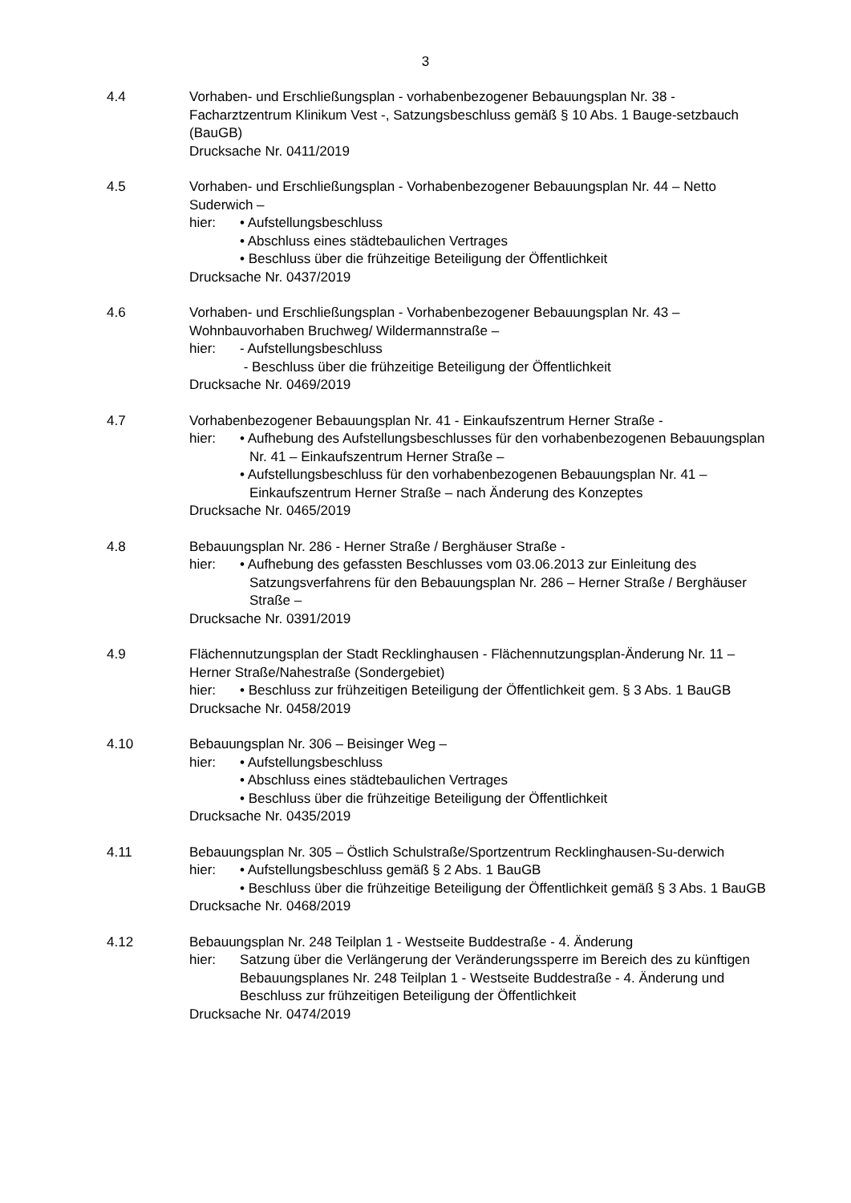3
4.4 Vorhaben- und Erschließungsplan - vorhabenbezogener Bebauungsplan Nr. 38 - Facharztzentrum Klinikum Vest -, Satzungsbeschluss gemäß § 10 Abs. 1 Bauge-setzbauch (BauGB)
Drucksache Nr. 0411/2019
4.5 Vorhaben- und Erschließungsplan - Vorhabenbezogener Bebauungsplan Nr. 44 – Netto Suderwich –
hier: • Aufstellungsbeschluss
• Abschluss eines städtebaulichen Vertrages
• Beschluss über die frühzeitige Beteiligung der Öffentlichkeit
Drucksache Nr. 0437/2019
4.6 Vorhaben- und Erschließungsplan - Vorhabenbezogener Bebauungsplan Nr. 43 – Wohnbauvorhaben Bruchweg/ Wildermannstraße –
hier: - Aufstellungsbeschluss
- Beschluss über die frühzeitige Beteiligung der Öffentlichkeit
Drucksache Nr. 0469/2019
4.7 Vorhabenbezogener Bebauungsplan Nr. 41 - Einkaufszentrum Herner Straße -
hier: • Aufhebung des Aufstellungsbeschlusses für den vorhabenbezogenen Bebauungsplan Nr. 41 – Einkaufszentrum Herner Straße –
• Aufstellungsbeschluss für den vorhabenbezogenen Bebauungsplan Nr. 41 – Einkaufszentrum Herner Straße – nach Änderung des Konzeptes
Drucksache Nr. 0465/2019
4.8 Bebauungsplan Nr. 286 - Herner Straße / Berghäuser Straße -
hier: • Aufhebung des gefassten Beschlusses vom 03.06.2013 zur Einleitung des Satzungsverfahrens für den Bebauungsplan Nr. 286 – Herner Straße / Berghäuser Straße –
Drucksache Nr. 0391/2019
4.9 Flächennutzungsplan der Stadt Recklinghausen - Flächennutzungsplan-Änderung Nr. 11 –Herner Straße/Nahestraße (Sondergebiet)
hier: • Beschluss zur frühzeitigen Beteiligung der Öffentlichkeit gem. § 3 Abs. 1 BauGB
Drucksache Nr. 0458/2019
4.10 Bebauungsplan Nr. 306 – Beisinger Weg –
hier: • Aufstellungsbeschluss
• Abschluss eines städtebaulichen Vertrages
• Beschluss über die frühzeitige Beteiligung der Öffentlichkeit
Drucksache Nr. 0435/2019
4.11 Bebauungsplan Nr. 305 – Östlich Schulstraße/Sportzentrum Recklinghausen-Su-derwich
hier: • Aufstellungsbeschluss gemäß § 2 Abs. 1 BauGB
• Beschluss über die frühzeitige Beteiligung der Öffentlichkeit gemäß § 3 Abs. 1 BauGB
Drucksache Nr. 0468/2019
4.12 Bebauungsplan Nr. 248 Teilplan 1 - Westseite Buddestraße - 4. Änderung
hier: Satzung über die Verlängerung der Veränderungssperre im Bereich des zu künftigen Bebauungsplanes Nr. 248 Teilplan 1 - Westseite Buddestraße - 4. Änderung und Beschluss zur frühzeitigen Beteiligung der Öffentlichkeit
Drucksache Nr. 0474/2019